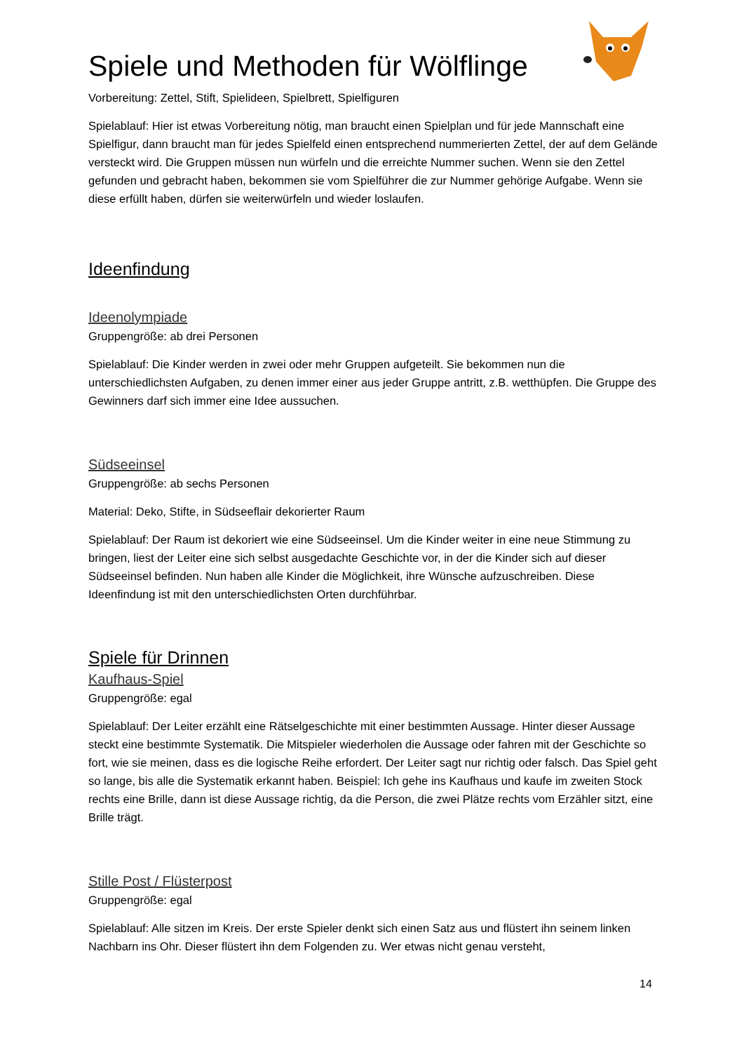Spiele und Methoden für Wölflinge
Vorbereitung: Zettel, Stift, Spielideen, Spielbrett, Spielfiguren
Spielablauf: Hier ist etwas Vorbereitung nötig, man braucht einen Spielplan und für jede Mannschaft eine Spielfigur, dann braucht man für jedes Spielfeld einen entsprechend nummerierten Zettel, der auf dem Gelände versteckt wird. Die Gruppen müssen nun würfeln und die erreichte Nummer suchen. Wenn sie den Zettel gefunden und gebracht haben, bekommen sie vom Spielführer die zur Nummer gehörige Aufgabe. Wenn sie diese erfüllt haben, dürfen sie weiterwürfeln und wieder loslaufen.
Ideenfindung
Ideenolympiade
Gruppengröße: ab drei Personen
Spielablauf: Die Kinder werden in zwei oder mehr Gruppen aufgeteilt. Sie bekommen nun die unterschiedlichsten Aufgaben, zu denen immer einer aus jeder Gruppe antritt, z.B. wetthüpfen. Die Gruppe des Gewinners darf sich immer eine Idee aussuchen.
Südseeinsel
Gruppengröße: ab sechs Personen
Material: Deko, Stifte, in Südseeflair dekorierter Raum
Spielablauf: Der Raum ist dekoriert wie eine Südseeinsel. Um die Kinder weiter in eine neue Stimmung zu bringen, liest der Leiter eine sich selbst ausgedachte Geschichte vor, in der die Kinder sich auf dieser Südseeinsel befinden. Nun haben alle Kinder die Möglichkeit, ihre Wünsche aufzuschreiben. Diese Ideenfindung ist mit den unterschiedlichsten Orten durchführbar.
Spiele für Drinnen
Kaufhaus-Spiel
Gruppengröße: egal
Spielablauf: Der Leiter erzählt eine Rätselgeschichte mit einer bestimmten Aussage. Hinter dieser Aussage steckt eine bestimmte Systematik. Die Mitspieler wiederholen die Aussage oder fahren mit der Geschichte so fort, wie sie meinen, dass es die logische Reihe erfordert. Der Leiter sagt nur richtig oder falsch. Das Spiel geht so lange, bis alle die Systematik erkannt haben. Beispiel: Ich gehe ins Kaufhaus und kaufe im zweiten Stock rechts eine Brille, dann ist diese Aussage richtig, da die Person, die zwei Plätze rechts vom Erzähler sitzt, eine Brille trägt.
Stille Post / Flüsterpost
Gruppengröße: egal
Spielablauf: Alle sitzen im Kreis. Der erste Spieler denkt sich einen Satz aus und flüstert ihn seinem linken Nachbarn ins Ohr. Dieser flüstert ihn dem Folgenden zu. Wer etwas nicht genau versteht,
14